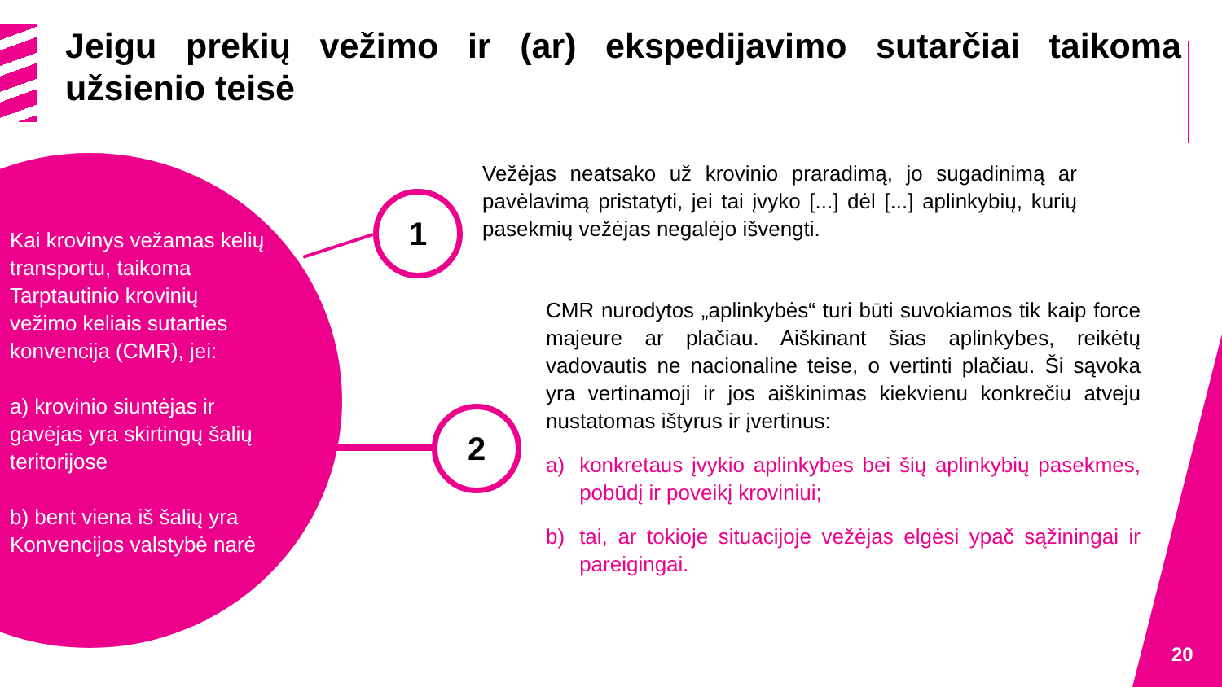Jeigu prekių vežimo ir (ar) ekspedijavimo sutarčiai taikoma užsienio teisė
Kai krovinys vežamas kelių transportu, taikoma Tarptautinio krovinių vežimo keliais sutarties konvencija (CMR), jei:
a) krovinio siuntėjas ir gavėjas yra skirtingų šalių teritorijose
b) bent viena iš šalių yra Konvencijos valstybė narė
1
2
Vežėjas neatsako už krovinio praradimą, jo sugadinimą ar pavėlavimą pristatyti, jei tai įvyko [...] dėl [...] aplinkybių, kurių pasekmių vežėjas negalėjo išvengti.
CMR nurodytos „aplinkybės“ turi būti suvokiamos tik kaip force majeure ar plačiau. Aiškinant šias aplinkybes, reikėtų vadovautis ne nacionaline teise, o vertinti plačiau. Ši sąvoka yra vertinamoji ir jos aiškinimas kiekvienu konkrečiu atveju nustatomas ištyrus ir įvertinus:
a) konkretaus įvykio aplinkybes bei šių aplinkybių pasekmes, pobūdį ir poveikį kroviniui;
b) tai, ar tokioje situacijoje vežėjas elgėsi ypač sąžiningai ir pareigingai.
20